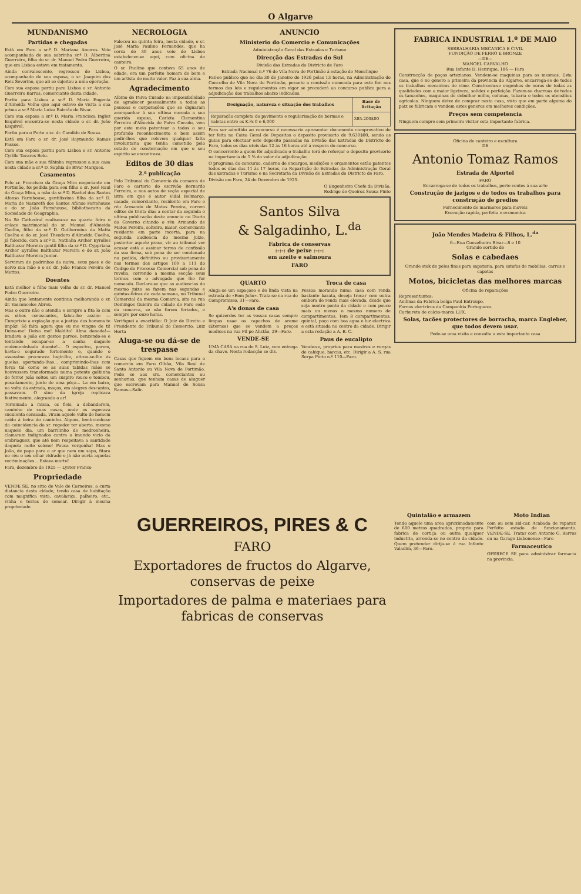O Algarve
MUNDANISMO
Partidas e chegadas
Está em Faro a sr.ª D. Mariana Amores. Veio acompanhada de sua sobrinha sr.ª D. Albertina Guerreiro, filha do sr. dr. Manoel Pedro Guerreiro, que em Lisboa estava em tratamento.
Ainda convalescente, regressou de Lisboa, acompanhado de sua esposa, o sr. Joaquim dos Reis Severino, que ali se sujeitou a uma operação.
Com sua esposa partiu para Lisboa o sr. Antonio Guerreiro Barros, comerciante desta cidade.
Partiu para Lisboa a sr.ª D. Maria Eugenia d'Almeida Velho que aqui esteve de visita a sua prima a sr.ª Maria Luiza Bairrão de Bivar.
Com sua esposa a sr.ª D. Maria Francisca Inglez Esquivel encontra-se nesta cidade o sr. dr. João Esquivel.
Partiu para o Porto o sr. dr. Candido de Sousa.
Está em Faro o sr. dr. José Raymundo Ramos Passos.
Com sua esposa partiu para Lisboa o sr. Antonio Cyrillo Tavares Belo.
Com sua mãe e sua filhinha regressou a sua casa nesta cidade a sr.ª D. Sophia de Bivar Marques.
Casamentos
Pelo sr. Francisco da Graça Mira negociante em Portimão, foi pedida para seu filho o sr. José Raul da Graça Mira, a mão da sr.ª D. Rachel dos Santos Afonso Farmhouse, gentilissima filha da sr.ª D. Maria de Nazareth dos Santos Afonso Farmhouse e do sr. João Farmhouse, bibliothecario da Sociedade de Geographia.
Na Sé Cathedral realisou-se na quarta feira o enlace matrimonial do sr. Manuel d'Almeida Coelho, filho da sr.ª D. Guilhermina da Matta Coelho e do sr. José Theodoro d'Almeida Coelho, já falecido, com a sr.ª D. Nathalia Archer Eyrolles Balthazar Moreira gentil filha da sr.ª D. Cyppriana Archer Eyrolles Balthazar Moreira e do sr. João Balthazar Moreira Junior.
Serviram de padrinhos da noiva, seus paes e do noivo sua mãe e o sr. dr. João Franco Pereira de Mattos.
Doentes
Está melhor o filho mais velho do sr. dr. Manoel Pedro Guerreiro.
Ainda que lentamente continua melhorando o sr. dr. Vasconcelos Abreu.
Mas o outro não o atendia e sempre a fita lo com os olhos coruscantes, falou-lhe assim: —Cumpriste a expiação que a justiça dos homens te impôz! Só falta agora que eu me vingue de ti! Deixa-me! Deixa me! Maldito! Alma danada!—bradava o João em gestos parvos, benzendo-se e tentando escapar-se a sanha daquele endemoninhado doente!... O espectro, porem, havia-o segurado fortemente e, quando o assassino procurava lugir-lhe, atirou-se-lhe ás guelas, apertando-lhas... comprimindo-lhas com força tal como se as suas tabidas mãos se houvessem transformado numa potente golhinha de ferro! João soltou um suspiro rouco e tombou, pesadamente, junto de uma pôça... La em baixo, na volta da estrada, moços, em alegres descantes, passavam. O sino da igreja replicava festivamente, alegrando o ar!
Terminada a missa, os fieis, a debandarem, caminho de suas casas, onde os esperava suculenta consoada, viram aquele vulto de homem caido á beira do caminho. Alguns, lembrando-se da coincidencia do sr. regedor ter aberto, mesmo naquele dia, um barrilinho de medronheira, clamaram indignados contra o imundo vicio da embriaguez, que até nem respeitava a santidade daquela noite solene! Pouca vergonha! Mas o João, de papo para o ar que nem um sapo, fitara no céu o seu olhar vidrado e já não ouvia aquelas recriminações... Estava morto!
Faro, dezembro de 1925 — Lyster Franco
Propriedade
VENDE SE, no sitio de Vale de Carneiros, a curta distancia desta cidade, tendo casa de habitação com magnifica vista, cavalariça, palheiro, etc., vinha e terras de semear. Dirigir á mesma propriedade.
NECROLOGIA
Faleceu na quinta feira, nesta cidade, o sr. José Maria Paulino Fernandes, que ha cerca de 30 anos veio de Lisboa estabelecer-se aqui, com oficina de canteiro.
O sr. Paulino que contava 65 anos de edade, era um perfeito homem de bem e um artista de muito valor. Paz á sua alma.
Agradecimento
Albino de Paiva Curado na impossibilidade de agradecer pessoalmente a todas as pessoas e corporações que se dignaram acompanhar á sua ultima morada a sua querida esposa, Carlota Clementina Ferreira d'Almeida de Paiva Curado, vem por este meio patentear a todos o seu profundo reconhecimento e bem assim pedir-lhes que relevem qualquer falta involuntaria que tenha cometido pelo estado de consternação em que o seu espirito se encontrava.
Editos de 30 dias
2.ª publicação
Pelo Tribunal do Comercio da comarca de Faro e cartorio do escrivão Bernardo Ferreira, e nos autos de seção especial de istra em que é autor Vidal Belmarço, casado, comerciante, residente em Faro e réu Armando de Matos Pereira, correm editos de trinta dias a contar da segunda e ultima publicação deste anuncio no Diario do Governo citando o réu Armando de Matos Pereira, solteiro, maior, comerciante residente em parte incerta, para na segunda audiencia do mesmo juizo, posterior aquele praso, vir ao tribunal ver acusar está e assinar termo de confissão da sua firma, sob pena de ser condenado no pedido, definitivo ou provisoriamente nos termos dos artigos 109 a 111 do Codigo do Processo Comercial sob pena de revelia, correndo a mesma secção seus termos com o advogado que lhe for nomeado. Declara-se que as audiencias do mesmo juizo se fazem nas segundas e quintas-feiras de cada semana, no Tribunal Comercial da mesma Comarca, sito na rua Domingos Guieiro da cidade de Faro sede da comarca, se não forem feriados, e sempre por onze horas.
Verifiquei a exactidão: O Juiz de Direito e Presidente do Tribunal do Comercio. Luiz Horta
Aluga-se ou dá-se de trespasse
Casas que fiquem em bons locaes para o comercio em Faro Olhão, Vila Real de Santo Antonio ou Vila Nova de Portimão. Pede se aos srs. comerciantes ou senhorios, que tenham casas de aluguer que escrevam para Manuel de Sousa Ramos—Salir.
ANUNCIO
Ministerio do Comercio e Comunicações
Administração Geral das Estradas e Turismo
Direcção das Estradas do Sul
Divisão das Estradas do Districto de Faro
Estrada Nacional n.º 76 de Vila Nova de Portimão á estação de Monchique
Faz-se publico que no dia 30 de Janeiro de 1926 pelas 13 horas, na Administração do Concelho de Vila Nova de Portimão, perante a comissão nomeada para este fim nos termos das leis e regulamentos em vigor se procederá ao concurso publico para a adjudicação dos trabalhos abaixo indicados.
| Designação, natureza e situação dos trabalhos | Base de licitação |
| --- | --- |
| Reparação completa do pavimento e regularisação de bermas e valetas entre os K.ºs 0 e 6,000 | 385.200$00 |
Para ser admitido ao concurso é necessario apresentar documento comprovativo de ter feito na Caixa Geral de Depositos o deposito provisorio de 9.630$00, sendo as guias para efectuar este deposito passadas na Divisão das Estradas do Districto de Faro, todos os dias uteis das 12 ás 16 horas até á vespera do concurso.
O concorrente a quem fôr adjudicado o trabalho terá de reforçar o deposito provisorio na importancia de 5 % do valor da adjudicação.
O programa do concurso, caderno de encargos, medições e orçamentos estão patentes todos os dias das 11 ás 17 horas, na Repartição de Estradas da Administração Geral das Estradas e Turismo e na Secretaria da Divisão de Estradas do Districto de Faro.
Divisão em Faro, 24 de Dezembro de 1925.
O Engenheiro Chefe da Divisão,
Rodrigo de Queiroz Sousa Pinto
Santos Silva
& Salgadinho, L.<sup>da</sup>
Fabrica de conservas
:-:-: de peixe :-:-:
em azeite e salmoura
FARO
QUARTO
Aluga-se um espaçoso e de linda vista na estrada do «Bom João». Trata-se na rua do Compromisso, 31—Faro.
A's donas de casa
Se quizerdes ter as vossas casas sempre limpas usae os capachos de arame (Eternos) que se vendem a preços modicos na rua Fil pe Alistão, 29—Faro.
VENDE-SE
UMA CASA na rua de S. Luiz, com entrega da chave. Nesta redacção se diz.
Troca de casa
Pessoa morando numa casa com renda bastante barata, deseja trocar com outra embora de renda mais elevada, desde que seja noutro ponto da cidade e com pouco mais ou menos o mesmo numero de compartimentos. Tem 8 compartimentos, quintal, poço com boa agua e luz electrica e está situada no centro da cidade. Dirigir a esta redação a A. B. C.
Paus de eucalipto
Vende-se, proprios para mastros e vergas de cahique, barcas, etc. Dirigir a A. S. rua Serpa Pinto n.º 110—Faro.
FABRICA INDUSTRIAL 1.º DE MAIO
SERRALHARIA MECANICA E CIVIL
FUNDIÇÃO DE FERRO E BRONZE
—DE—
MANOEL CARVALHO
Rua Infante D. Henrique, 186 — Faro
Construcção de poços artezianos. Vendem-se maquinas para os mesmos. Esta casa, que é no genero a primeira da provincia do Algarve, encarrega-se de todos os trabalhos mecanicos de vime. Constroem-se engenhos de noras de todas as qualidades com a maior ligeireza, solidez e perfeição. Fazem-se charruas de todos os tamanhos, maquinas de debulhar milho, colunas, tubaria e todos os utensilios agricolas. Ninguem deixe de comprar nesta casa, visto que em parte alguma do paiz se fabricam e vendem estes generos em melhores condições.
Preços sem competencia
Ninguem compre sem primeiro visitar esta importante fabrica.
Oficina de canteiro e escultura
DE
Antonio Tomaz Ramos
Estrada de Alportel
FARO
Encarrega-se de todos os trabalhos, perte centes á sua arte
Construção de jazigos e de todos os trabalhos para construção de predios
Fornecimento de marmores para moveis
Execução rapida, perfeita e economica
João Mendes Madeira & Filhos, L.<sup>da</sup>
6—Rua Conselheiro Bivar—8 e 10
Grande sortido de
Solas e cabedaes
Grande stok de peles finas para sapataria, para estofos de mobilias, carros e capotas
Motos, bicicletas das melhores marcas
Oficina de reparações
Representantes:
Anilinas da Fabrica belga Paul Entroupe.
Fornos electricos da Companhia Portugueza.
Carbureto de calcio-marca LUX.
Solas, tacões protectores de borracha, marca Engleber, que todos devem usar.
Pede-se uma visita e consulta a esta importante casa
GUERREIROS, PIRES & C
FARO
Exportadores de fructos do Algarve, conservas de peixe
Importadores de palma e materiaes para fabricas de conservas
Quintalão e armazem
Tendo aquele uma area aproximadamente de 600 metros quadrados, proprio para fabrica de cortiça ou outra qualquer industria, arrenda-se no centro da cidade. Quem pretender dirija-se á rua Infante Valadim, 36—Faro.
Moto Indian
com ou sem sid-car. Acabada de reparar. Perfeito estado de funcionamento. VENDE-SE. Tratar com Antonio G. Barros ou na Garage Lisbonense—Faro
Farmaceutico
OFERECE SE para administrar farmacia na provincia.